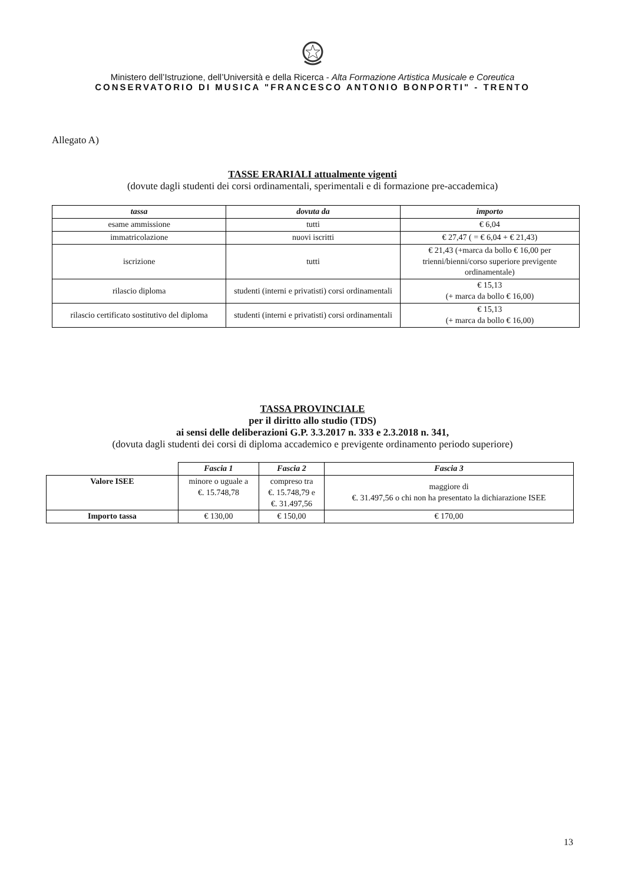Ministero dell’Istruzione, dell’Università e della Ricerca - Alta Formazione Artistica Musicale e Coreutica
CONSERVATORIO DI MUSICA "FRANCESCO ANTONIO BONPORTI" - TRENTO
Allegato A)
TASSE ERARIALI attualmente vigenti
(dovute dagli studenti dei corsi ordinamentali, sperimentali e di formazione pre-accademica)
| tassa | dovuta da | importo |
| --- | --- | --- |
| esame ammissione | tutti | € 6,04 |
| immatricolazione | nuovi iscritti | € 27,47 ( = € 6,04 + € 21,43) |
| iscrizione | tutti | € 21,43 (+marca da bollo € 16,00 per trienni/bienni/corso superiore previgente ordinamentale) |
| rilascio diploma | studenti (interni e privatisti) corsi ordinamentali | € 15,13 (+ marca da bollo € 16,00) |
| rilascio certificato sostitutivo del diploma | studenti (interni e privatisti) corsi ordinamentali | € 15,13 (+ marca da bollo € 16,00) |
TASSA PROVINCIALE
per il diritto allo studio (TDS)
ai sensi delle deliberazioni G.P. 3.3.2017 n. 333 e 2.3.2018 n. 341,
(dovuta dagli studenti dei corsi di diploma accademico e previgente ordinamento periodo superiore)
| | Fascia 1 | Fascia 2 | Fascia 3 |
| Valore ISEE | minore o uguale a €. 15.748,78 | compreso tra €. 15.748,79 e €. 31.497,56 | maggiore di €. 31.497,56 o chi non ha presentato la dichiarazione ISEE |
| Importo tassa | € 130,00 | € 150,00 | € 170,00 |
13